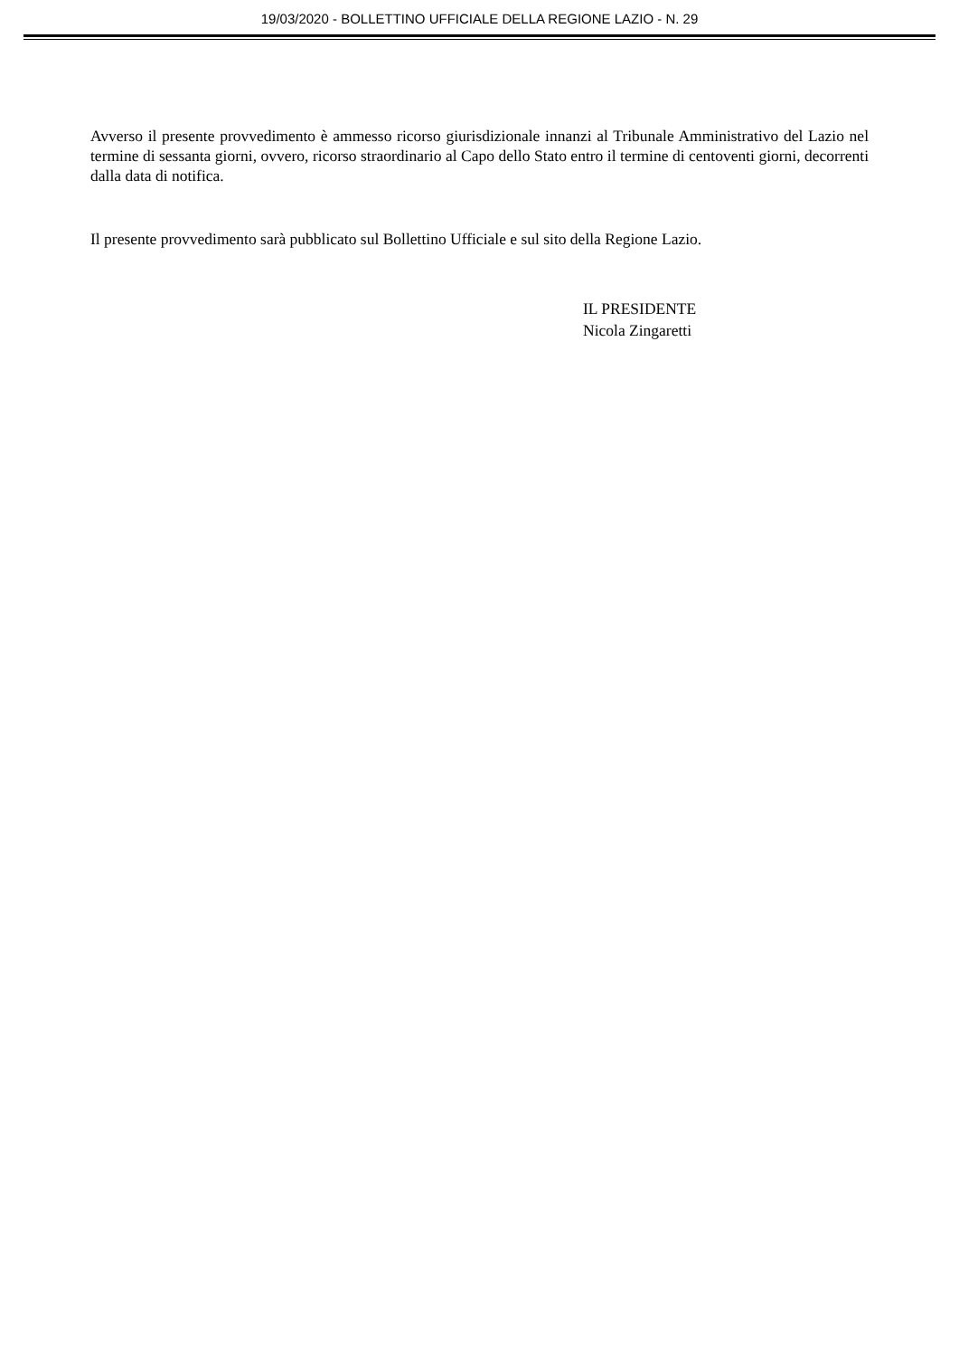19/03/2020 - BOLLETTINO UFFICIALE DELLA REGIONE LAZIO - N. 29
Avverso il presente provvedimento è ammesso ricorso giurisdizionale innanzi al Tribunale Amministrativo del Lazio nel termine di sessanta giorni, ovvero, ricorso straordinario al Capo dello Stato entro il termine di centoventi giorni, decorrenti dalla data di notifica.
Il presente provvedimento sarà pubblicato sul Bollettino Ufficiale e sul sito della Regione Lazio.
IL PRESIDENTE
Nicola Zingaretti